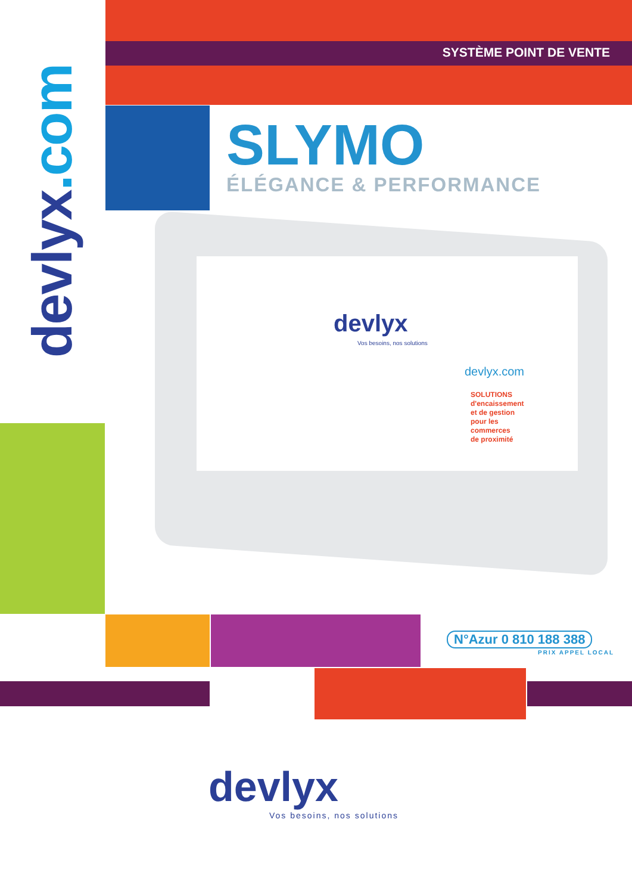devlyx.com
SYSTÈME POINT DE VENTE
SLYMO
ÉLÉGANCE & PERFORMANCE
devlyx
Vos besoins, nos solutions
devlyx.com
SOLUTIONS
d'encaissement
et de gestion
pour les
commerces
de proximité
N°Azur 0 810 188 388
PRIX APPEL LOCAL
devlyx
Vos besoins, nos solutions